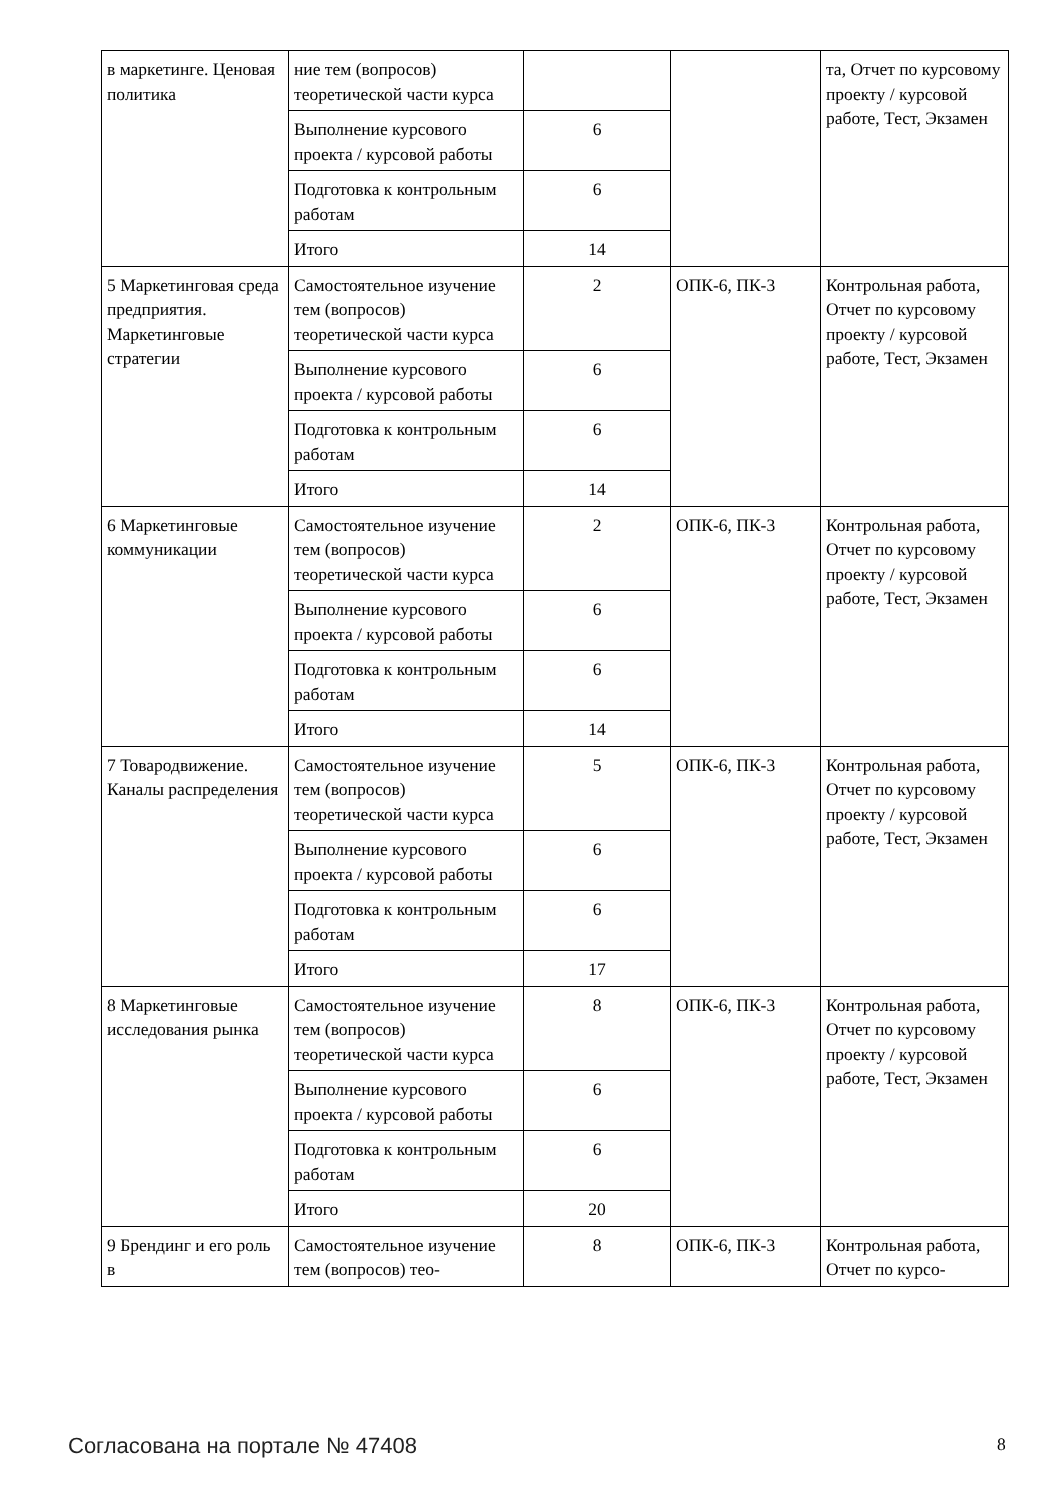| в маркетинге. Ценовая политика | ние тем (вопросов) теоретической части курса | | | та, Отчет по курсовому проекту / курсовой работе, Тест, Экзамен |
| | Выполнение курсового проекта / курсовой работы | 6 | | |
| | Подготовка к контрольным работам | 6 | | |
| | Итого | 14 | | |
| 5 Маркетинговая среда предприятия. Маркетинговые стратегии | Самостоятельное изучение тем (вопросов) теоретической части курса | 2 | ОПК-6, ПК-3 | Контрольная работа, Отчет по курсовому проекту / курсовой работе, Тест, Экзамен |
| | Выполнение курсового проекта / курсовой работы | 6 | | |
| | Подготовка к контрольным работам | 6 | | |
| | Итого | 14 | | |
| 6 Маркетинговые коммуникации | Самостоятельное изучение тем (вопросов) теоретической части курса | 2 | ОПК-6, ПК-3 | Контрольная работа, Отчет по курсовому проекту / курсовой работе, Тест, Экзамен |
| | Выполнение курсового проекта / курсовой работы | 6 | | |
| | Подготовка к контрольным работам | 6 | | |
| | Итого | 14 | | |
| 7 Товародвижение. Каналы распределения | Самостоятельное изучение тем (вопросов) теоретической части курса | 5 | ОПК-6, ПК-3 | Контрольная работа, Отчет по курсовому проекту / курсовой работе, Тест, Экзамен |
| | Выполнение курсового проекта / курсовой работы | 6 | | |
| | Подготовка к контрольным работам | 6 | | |
| | Итого | 17 | | |
| 8 Маркетинговые исследования рынка | Самостоятельное изучение тем (вопросов) теоретической части курса | 8 | ОПК-6, ПК-3 | Контрольная работа, Отчет по курсовому проекту / курсовой работе, Тест, Экзамен |
| | Выполнение курсового проекта / курсовой работы | 6 | | |
| | Подготовка к контрольным работам | 6 | | |
| | Итого | 20 | | |
| 9 Брендинг и его роль в | Самостоятельное изучение тем (вопросов) тео- | 8 | ОПК-6, ПК-3 | Контрольная работа, Отчет по курсо- |
Согласована на портале № 47408 8